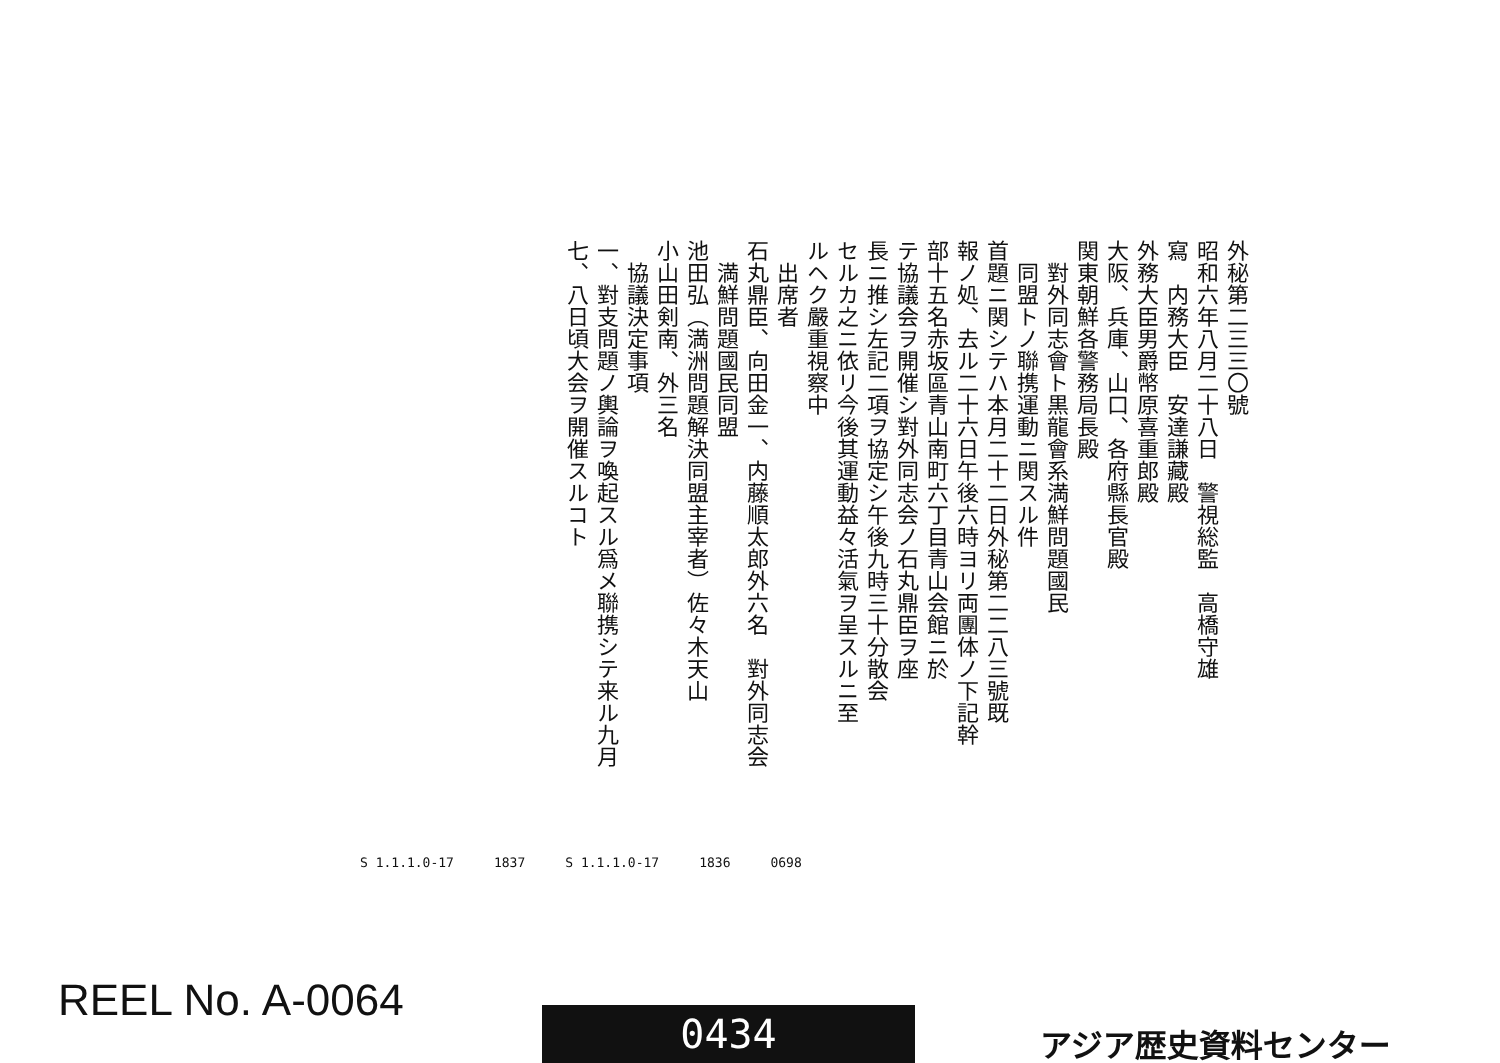外秘第二三三〇號
昭和六年八月二十八日　警視総監　高橋守雄
寫　内務大臣　安達謙藏殿
外務大臣男爵幣原喜重郎殿
大阪、兵庫、山口、各府縣長官殿
関東朝鮮各警務局長殿
　對外同志會ト黒龍會系満鮮問題國民
　同盟トノ聯携運動ニ関スル件
首題ニ関シテハ本月二十二日外秘第二二八三號既
報ノ処、去ル二十六日午後六時ヨリ両團体ノ下記幹
部十五名赤坂區青山南町六丁目青山会館ニ於
テ協議会ヲ開催シ對外同志会ノ石丸鼎臣ヲ座
長ニ推シ左記二項ヲ協定シ午後九時三十分散会
セルカ之ニ依リ今後其運動益々活氣ヲ呈スルニ至
ルヘク嚴重視察中
　出席者
石丸鼎臣、向田金一、内藤順太郎外六名　對外同志会
　満鮮問題國民同盟
池田弘（満洲問題解決同盟主宰者）佐々木天山
小山田剣南、外三名
　協議決定事項
一、對支問題ノ輿論ヲ喚起スル爲メ聯携シテ来ル九月
七、八日頃大会ヲ開催スルコト
S 1.1.1.0-17 1837 S 1.1.1.0-17 1836 0698
REEL No. A-0064
0434 アジア歴史資料センター